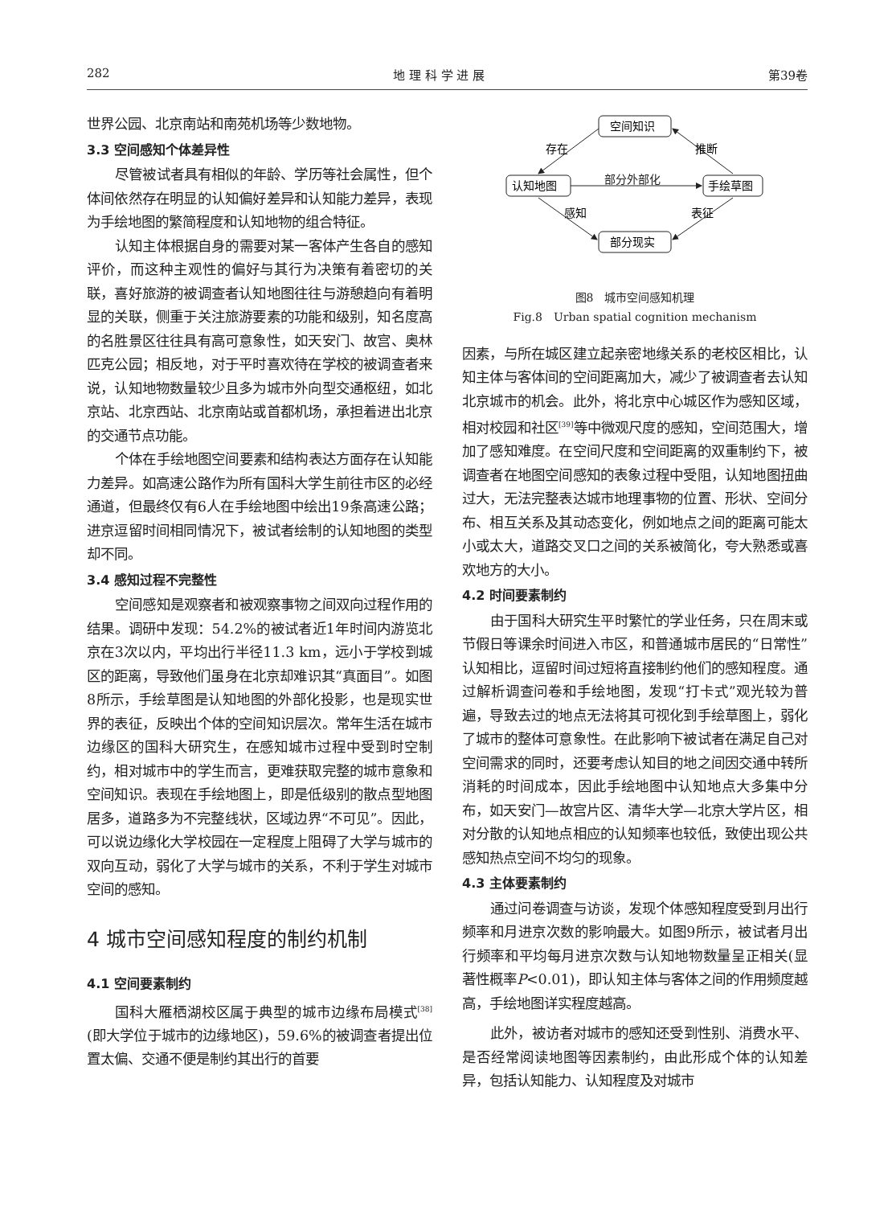282 地 理 科 学 进 展 第39卷
世界公园、北京南站和南苑机场等少数地物。
3.3 空间感知个体差异性
尽管被试者具有相似的年龄、学历等社会属性，但个体间依然存在明显的认知偏好差异和认知能力差异，表现为手绘地图的繁简程度和认知地物的组合特征。
认知主体根据自身的需要对某一客体产生各自的感知评价，而这种主观性的偏好与其行为决策有着密切的关联，喜好旅游的被调查者认知地图往往与游憩趋向有着明显的关联，侧重于关注旅游要素的功能和级别，知名度高的名胜景区往往具有高可意象性，如天安门、故宫、奥林匹克公园；相反地，对于平时喜欢待在学校的被调查者来说，认知地物数量较少且多为城市外向型交通枢纽，如北京站、北京西站、北京南站或首都机场，承担着进出北京的交通节点功能。
个体在手绘地图空间要素和结构表达方面存在认知能力差异。如高速公路作为所有国科大学生前往市区的必经通道，但最终仅有6人在手绘地图中绘出19条高速公路；进京逗留时间相同情况下，被试者绘制的认知地图的类型却不同。
3.4 感知过程不完整性
空间感知是观察者和被观察事物之间双向过程作用的结果。调研中发现：54.2%的被试者近1年时间内游览北京在3次以内，平均出行半径11.3 km，远小于学校到城区的距离，导致他们虽身在北京却难识其“真面目”。如图8所示，手绘草图是认知地图的外部化投影，也是现实世界的表征，反映出个体的空间知识层次。常年生活在城市边缘区的国科大研究生，在感知城市过程中受到时空制约，相对城市中的学生而言，更难获取完整的城市意象和空间知识。表现在手绘地图上，即是低级别的散点型地图居多，道路多为不完整线状，区域边界“不可见”。因此，可以说边缘化大学校园在一定程度上阻碍了大学与城市的双向互动，弱化了大学与城市的关系，不利于学生对城市空间的感知。
4 城市空间感知程度的制约机制
4.1 空间要素制约
国科大雁栖湖校区属于典型的城市边缘布局模式<sup>[38]</sup>(即大学位于城市的边缘地区)，59.6%的被调查者提出位置太偏、交通不便是制约其出行的首要
空间知识
认知地图
手绘草图
部分现实
存在
推断
部分外部化
感知
表征
图8　城市空间感知机理
Fig.8　Urban spatial cognition mechanism
因素，与所在城区建立起亲密地缘关系的老校区相比，认知主体与客体间的空间距离加大，减少了被调查者去认知北京城市的机会。此外，将北京中心城区作为感知区域，相对校园和社区<sup>[39]</sup>等中微观尺度的感知，空间范围大，增加了感知难度。在空间尺度和空间距离的双重制约下，被调查者在地图空间感知的表象过程中受阻，认知地图扭曲过大，无法完整表达城市地理事物的位置、形状、空间分布、相互关系及其动态变化，例如地点之间的距离可能太小或太大，道路交叉口之间的关系被简化，夸大熟悉或喜欢地方的大小。
4.2 时间要素制约
由于国科大研究生平时繁忙的学业任务，只在周末或节假日等课余时间进入市区，和普通城市居民的“日常性”认知相比，逗留时间过短将直接制约他们的感知程度。通过解析调查问卷和手绘地图，发现“打卡式”观光较为普遍，导致去过的地点无法将其可视化到手绘草图上，弱化了城市的整体可意象性。在此影响下被试者在满足自己对空间需求的同时，还要考虑认知目的地之间因交通中转所消耗的时间成本，因此手绘地图中认知地点大多集中分布，如天安门—故宫片区、清华大学—北京大学片区，相对分散的认知地点相应的认知频率也较低，致使出现公共感知热点空间不均匀的现象。
4.3 主体要素制约
通过问卷调查与访谈，发现个体感知程度受到月出行频率和月进京次数的影响最大。如图9所示，被试者月出行频率和平均每月进京次数与认知地物数量呈正相关(显著性概率P<0.01)，即认知主体与客体之间的作用频度越高，手绘地图详实程度越高。
此外，被访者对城市的感知还受到性别、消费水平、是否经常阅读地图等因素制约，由此形成个体的认知差异，包括认知能力、认知程度及对城市